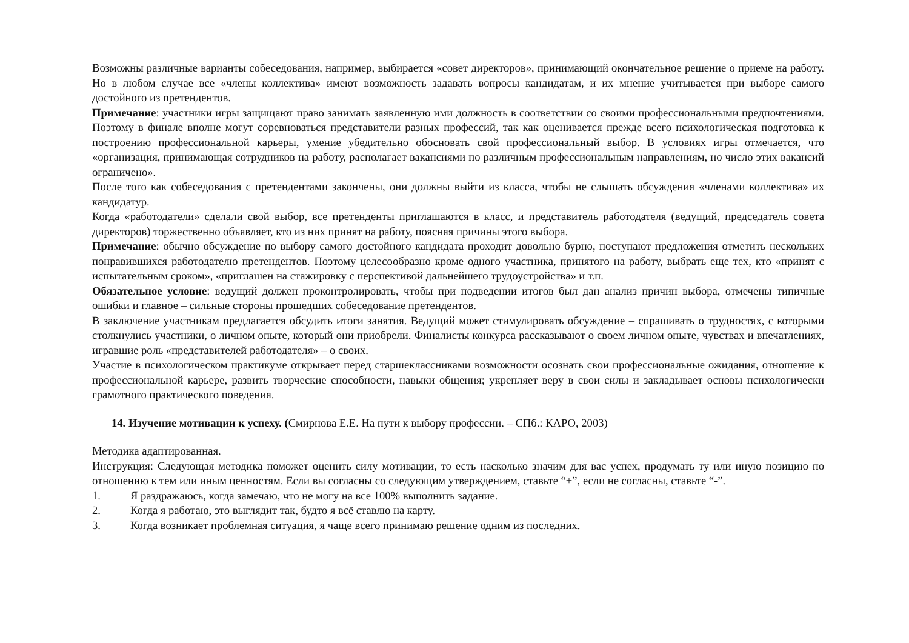Возможны различные варианты собеседования, например, выбирается «совет директоров», принимающий окончательное решение о приеме на работу. Но в любом случае все «члены коллектива» имеют возможность задавать вопросы кандидатам, и их мнение учитывается при выборе самого достойного из претендентов.
Примечание: участники игры защищают право занимать заявленную ими должность в соответствии со своими профессиональными предпочтениями. Поэтому в финале вполне могут соревноваться представители разных профессий, так как оценивается прежде всего психологическая подготовка к построению профессиональной карьеры, умение убедительно обосновать свой профессиональный выбор. В условиях игры отмечается, что «организация, принимающая сотрудников на работу, располагает вакансиями по различным профессиональным направлениям, но число этих вакансий ограничено».
После того как собеседования с претендентами закончены, они должны выйти из класса, чтобы не слышать обсуждения «членами коллектива» их кандидатур.
Когда «работодатели» сделали свой выбор, все претенденты приглашаются в класс, и представитель работодателя (ведущий, председатель совета директоров) торжественно объявляет, кто из них принят на работу, поясняя причины этого выбора.
Примечание: обычно обсуждение по выбору самого достойного кандидата проходит довольно бурно, поступают предложения отметить нескольких понравившихся работодателю претендентов. Поэтому целесообразно кроме одного участника, принятого на работу, выбрать еще тех, кто «принят с испытательным сроком», «приглашен на стажировку с перспективой дальнейшего трудоустройства» и т.п.
Обязательное условие: ведущий должен проконтролировать, чтобы при подведении итогов был дан анализ причин выбора, отмечены типичные ошибки и главное – сильные стороны прошедших собеседование претендентов.
В заключение участникам предлагается обсудить итоги занятия. Ведущий может стимулировать обсуждение – спрашивать о трудностях, с которыми столкнулись участники, о личном опыте, который они приобрели. Финалисты конкурса рассказывают о своем личном опыте, чувствах и впечатлениях, игравшие роль «представителей работодателя» – о своих.
Участие в психологическом практикуме открывает перед старшеклассниками возможности осознать свои профессиональные ожидания, отношение к профессиональной карьере, развить творческие способности, навыки общения; укрепляет веру в свои силы и закладывает основы психологически грамотного практического поведения.
14. Изучение мотивации к успеху. (Смирнова Е.Е. На пути к выбору профессии. – СПб.: КАРО, 2003)
Методика адаптированная.
Инструкция: Следующая методика поможет оценить силу мотивации, то есть насколько значим для вас успех, продумать ту или иную позицию по отношению к тем или иным ценностям. Если вы согласны со следующим утверждением, ставьте “+”, если не согласны, ставьте “-”.
1. Я раздражаюсь, когда замечаю, что не могу на все 100% выполнить задание.
2. Когда я работаю, это выглядит так, будто я всё ставлю на карту.
3. Когда возникает проблемная ситуация, я чаще всего принимаю решение одним из последних.